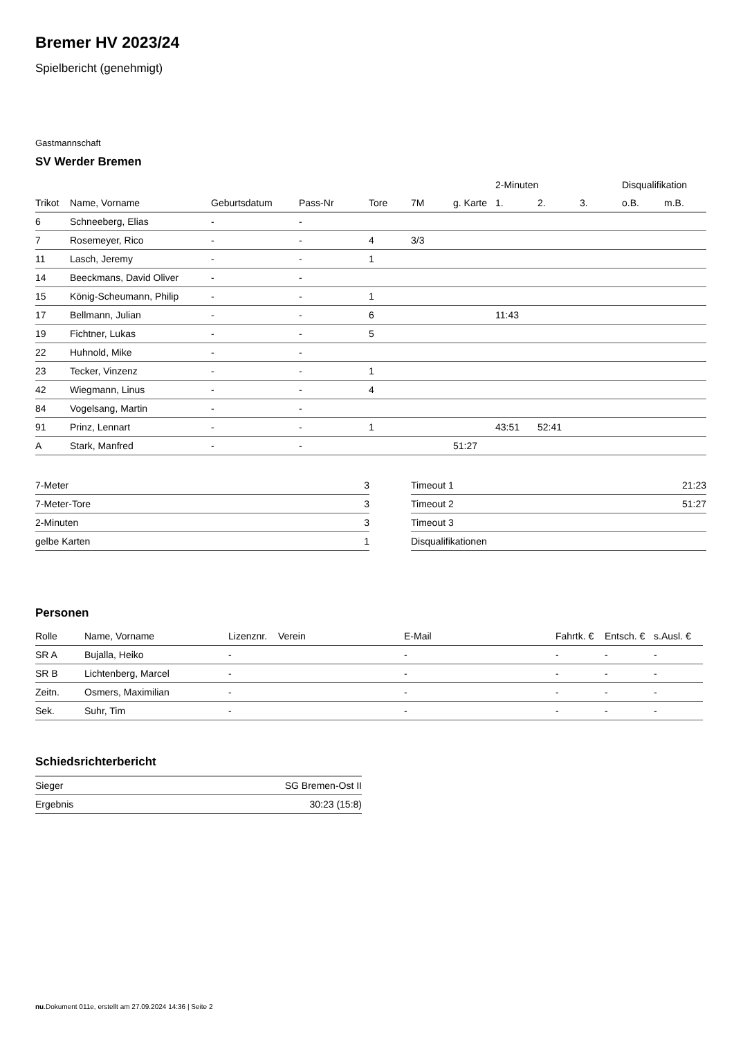Bremer HV 2023/24
Spielbericht (genehmigt)
Gastmannschaft
SV Werder Bremen
| | | | | | | | 2-Minuten | | | Disqualifikation | |
| --- | --- | --- | --- | --- | --- | --- | --- | --- | --- | --- | --- |
| Trikot | Name, Vorname | Geburtsdatum | Pass-Nr | Tore | 7M | g. Karte | 1. | 2. | 3. | o.B. | m.B. |
| 6 | Schneeberg, Elias | - | - | | | | | | | | |
| 7 | Rosemeyer, Rico | - | - | 4 | 3/3 | | | | | | |
| 11 | Lasch, Jeremy | - | - | 1 | | | | | | | |
| 14 | Beeckmans, David Oliver | - | - | | | | | | | | |
| 15 | König-Scheumann, Philip | - | - | 1 | | | | | | | |
| 17 | Bellmann, Julian | - | - | 6 | | | 11:43 | | | | |
| 19 | Fichtner, Lukas | - | - | 5 | | | | | | | |
| 22 | Huhnold, Mike | - | - | | | | | | | | |
| 23 | Tecker, Vinzenz | - | - | 1 | | | | | | | |
| 42 | Wiegmann, Linus | - | - | 4 | | | | | | | |
| 84 | Vogelsang, Martin | - | - | | | | | | | | |
| 91 | Prinz, Lennart | - | - | 1 | | | 43:51 | 52:41 | | | |
| A | Stark, Manfred | - | - | | | 51:27 | | | | | |
| 7-Meter | 3 |
| 7-Meter-Tore | 3 |
| 2-Minuten | 3 |
| gelbe Karten | 1 |
| Timeout 1 | 21:23 |
| Timeout 2 | 51:27 |
| Timeout 3 | |
| Disqualifikationen | |
Personen
| Rolle | Name, Vorname | Lizenznr. | Verein | E-Mail | Fahrtk. € | Entsch. € | s.Ausl. € |
| --- | --- | --- | --- | --- | --- | --- | --- |
| SR A | Bujalla, Heiko | - | | - | - | - | - |
| SR B | Lichtenberg, Marcel | - | | - | - | - | - |
| Zeitn. | Osmers, Maximilian | - | | - | - | - | - |
| Sek. | Suhr, Tim | - | | - | - | - | - |
Schiedsrichterbericht
| Sieger | SG Bremen-Ost II |
| Ergebnis | 30:23 (15:8) |
nu.Dokument 011e, erstellt am 27.09.2024 14:36 | Seite 2